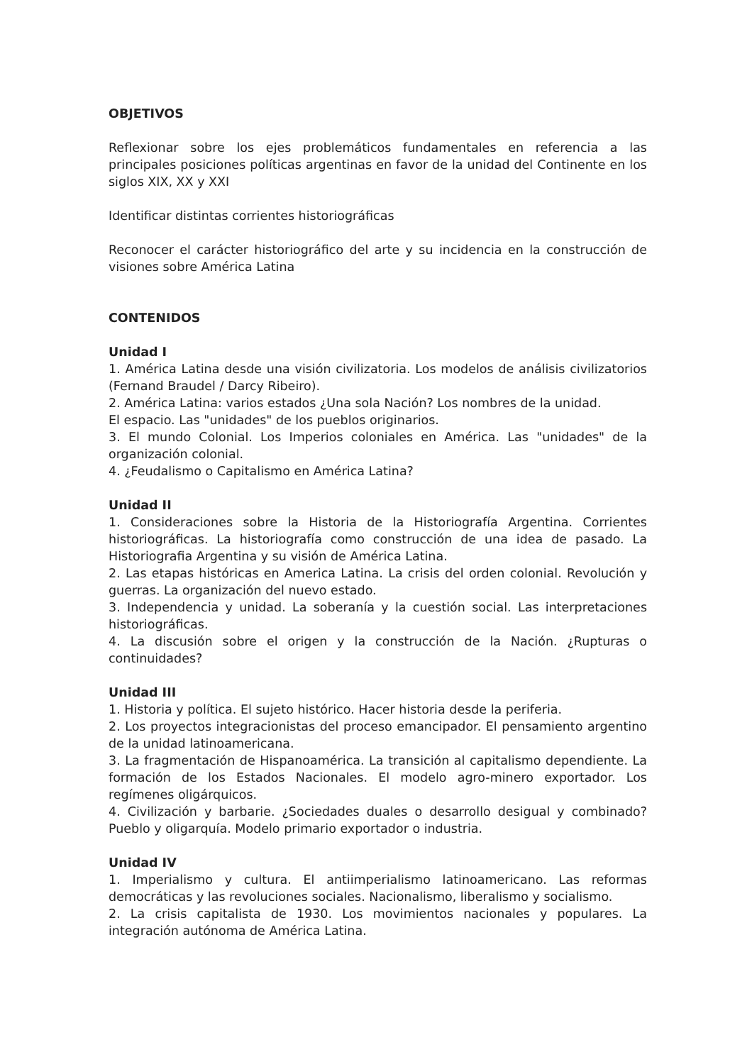OBJETIVOS
Reflexionar sobre los ejes problemáticos fundamentales en referencia a las principales posiciones políticas argentinas en favor de la unidad del Continente en los siglos XIX, XX y XXI
Identificar distintas corrientes historiográficas
Reconocer el carácter historiográfico del arte y su incidencia en la construcción de visiones sobre América Latina
CONTENIDOS
Unidad I
1. América Latina desde una visión civilizatoria. Los modelos de análisis civilizatorios (Fernand Braudel / Darcy Ribeiro).
2. América Latina: varios estados ¿Una sola Nación? Los nombres de la unidad.
El espacio. Las "unidades" de los pueblos originarios.
3. El mundo Colonial. Los Imperios coloniales en América. Las "unidades" de la organización colonial.
4. ¿Feudalismo o Capitalismo en América Latina?
Unidad II
1. Consideraciones sobre la Historia de la Historiografía Argentina. Corrientes historiográficas. La historiografía como construcción de una idea de pasado. La Historiografia Argentina y su visión de América Latina.
2. Las etapas históricas en America Latina. La crisis del orden colonial. Revolución y guerras. La organización del nuevo estado.
3. Independencia y unidad. La soberanía y la cuestión social. Las interpretaciones historiográficas.
4. La discusión sobre el origen y la construcción de la Nación. ¿Rupturas o continuidades?
Unidad III
1. Historia y política. El sujeto histórico. Hacer historia desde la periferia.
2. Los proyectos integracionistas del proceso emancipador. El pensamiento argentino de la unidad latinoamericana.
3. La fragmentación de Hispanoamérica. La transición al capitalismo dependiente. La formación de los Estados Nacionales. El modelo agro-minero exportador. Los regímenes oligárquicos.
4. Civilización y barbarie. ¿Sociedades duales o desarrollo desigual y combinado? Pueblo y oligarquía. Modelo primario exportador o industria.
Unidad IV
1. Imperialismo y cultura. El antiimperialismo latinoamericano. Las reformas democráticas y las revoluciones sociales. Nacionalismo, liberalismo y socialismo.
2. La crisis capitalista de 1930. Los movimientos nacionales y populares. La integración autónoma de América Latina.